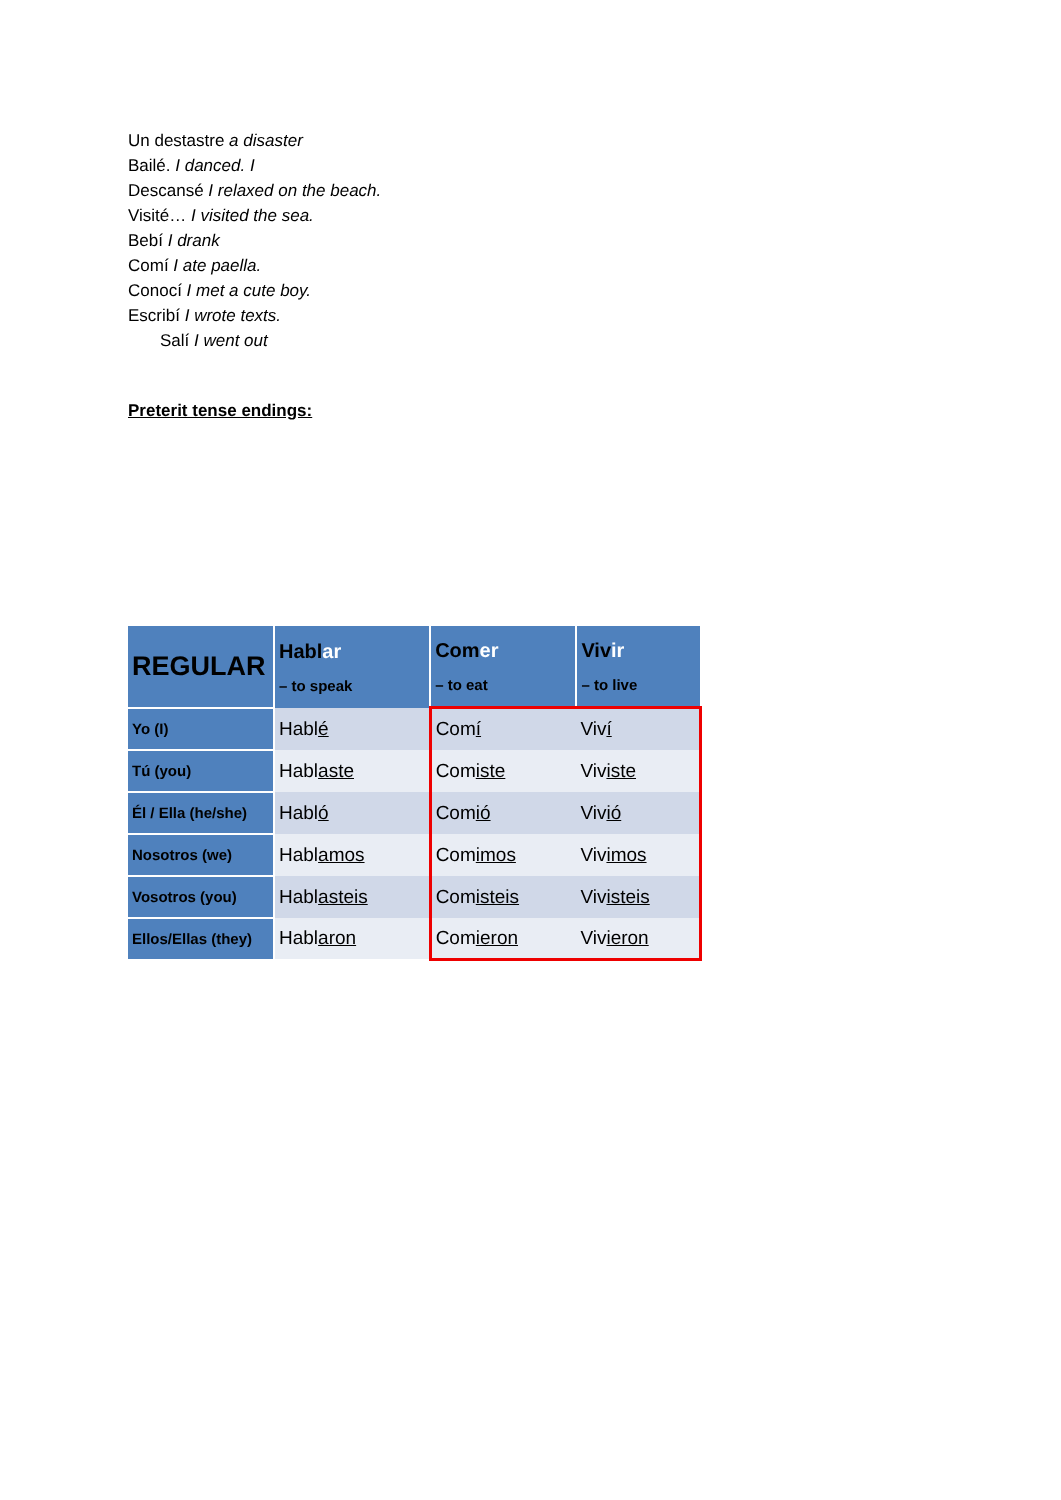Un destastre a disaster
Bailé. I danced. I
Descansé I relaxed on the beach.
Visité… I visited the sea.
Bebí I drank
Comí I ate paella.
Conocí I met a cute boy.
Escribí I wrote texts.
Salí I went out
Preterit tense endings:
| REGULAR | Habl ar – to speak | Com er – to eat | Viv ir – to live |
| --- | --- | --- | --- |
| Yo (I) | Habl é | Com í | Viv í |
| Tú (you) | Habl aste | Com iste | Viv iste |
| Él / Ella (he/she) | Habl ó | Com ió | Viv ió |
| Nosotros (we) | Habl amos | Com imos | Viv imos |
| Vosotros (you) | Habl asteis | Com isteis | Viv isteis |
| Ellos/Ellas (they) | Habl aron | Com ieron | Viv ieron |